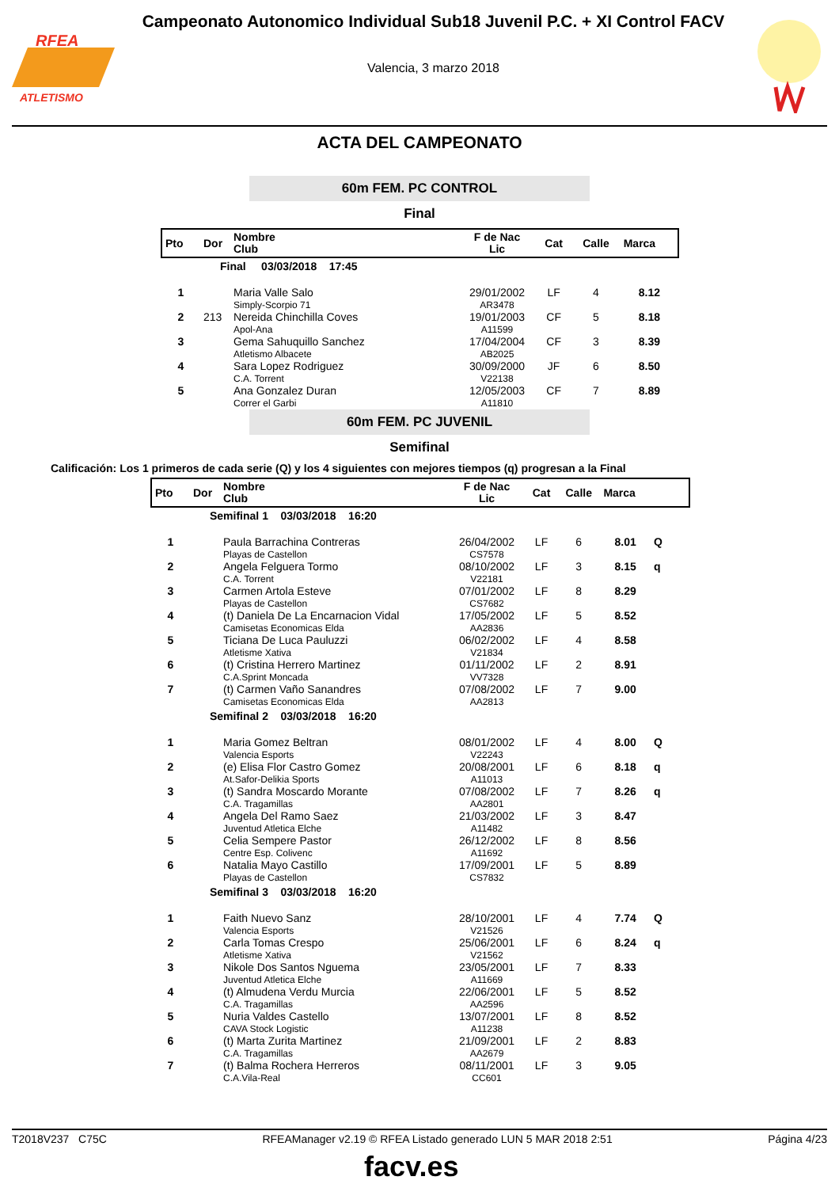ATLETISMO
RFEA
Campeonato Autonomico Individual Sub18 Juvenil P.C. + XI Control FACV
Valencia, 3 marzo 2018
ACTA DEL CAMPEONATO
60m FEM. PC CONTROL
Final
| Pto | Dor | Nombre Club | F de Nac Lic | Cat | Calle | Marca |
| --- | --- | --- | --- | --- | --- | --- |
| | Final 03/03/2018 17:45 | | | | | |
| 1 | | Maria Valle Salo Simply-Scorpio 71 | 29/01/2002 AR3478 | LF | 4 | 8.12 |
| 2 | 213 | Nereida Chinchilla Coves Apol-Ana | 19/01/2003 A11599 | CF | 5 | 8.18 |
| 3 | | Gema Sahuquillo Sanchez Atletismo Albacete | 17/04/2004 AB2025 | CF | 3 | 8.39 |
| 4 | | Sara Lopez Rodriguez C.A. Torrent | 30/09/2000 V22138 | JF | 6 | 8.50 |
| 5 | | Ana Gonzalez Duran Correr el Garbi | 12/05/2003 A11810 | CF | 7 | 8.89 |
60m FEM. PC JUVENIL
Semifinal
Calificación: Los 1 primeros de cada serie (Q) y los 4 siguientes con mejores tiempos (q) progresan a la Final
| Pto | Dor | Nombre Club | F de Nac Lic | Cat | Calle | Marca | |
| --- | --- | --- | --- | --- | --- | --- | --- |
| | Semifinal 1 03/03/2018 16:20 | | | | | | |
| 1 | | Paula Barrachina Contreras Playas de Castellon | 26/04/2002 CS7578 | LF | 6 | 8.01 | Q |
| 2 | | Angela Felguera Tormo C.A. Torrent | 08/10/2002 V22181 | LF | 3 | 8.15 | q |
| 3 | | Carmen Artola Esteve Playas de Castellon | 07/01/2002 CS7682 | LF | 8 | 8.29 | |
| 4 | | (t) Daniela De La Encarnacion Vidal Camisetas Economicas Elda | 17/05/2002 AA2836 | LF | 5 | 8.52 | |
| 5 | | Ticiana De Luca Pauluzzi Atletisme Xativa | 06/02/2002 V21834 | LF | 4 | 8.58 | |
| 6 | | (t) Cristina Herrero Martinez C.A.Sprint Moncada | 01/11/2002 VV7328 | LF | 2 | 8.91 | |
| 7 | | (t) Carmen Vaño Sanandres Camisetas Economicas Elda | 07/08/2002 AA2813 | LF | 7 | 9.00 | |
| | Semifinal 2 03/03/2018 16:20 | | | | | | |
| 1 | | Maria Gomez Beltran Valencia Esports | 08/01/2002 V22243 | LF | 4 | 8.00 | Q |
| 2 | | (e) Elisa Flor Castro Gomez At.Safor-Delikia Sports | 20/08/2001 A11013 | LF | 6 | 8.18 | q |
| 3 | | (t) Sandra Moscardo Morante C.A. Tragamillas | 07/08/2002 AA2801 | LF | 7 | 8.26 | q |
| 4 | | Angela Del Ramo Saez Juventud Atletica Elche | 21/03/2002 A11482 | LF | 3 | 8.47 | |
| 5 | | Celia Sempere Pastor Centre Esp. Colivenc | 26/12/2002 A11692 | LF | 8 | 8.56 | |
| 6 | | Natalia Mayo Castillo Playas de Castellon | 17/09/2001 CS7832 | LF | 5 | 8.89 | |
| | Semifinal 3 03/03/2018 16:20 | | | | | | |
| 1 | | Faith Nuevo Sanz Valencia Esports | 28/10/2001 V21526 | LF | 4 | 7.74 | Q |
| 2 | | Carla Tomas Crespo Atletisme Xativa | 25/06/2001 V21562 | LF | 6 | 8.24 | q |
| 3 | | Nikole Dos Santos Nguema Juventud Atletica Elche | 23/05/2001 A11669 | LF | 7 | 8.33 | |
| 4 | | (t) Almudena Verdu Murcia C.A. Tragamillas | 22/06/2001 AA2596 | LF | 5 | 8.52 | |
| 5 | | Nuria Valdes Castello CAVA Stock Logistic | 13/07/2001 A11238 | LF | 8 | 8.52 | |
| 6 | | (t) Marta Zurita Martinez C.A. Tragamillas | 21/09/2001 AA2679 | LF | 2 | 8.83 | |
| 7 | | (t) Balma Rochera Herreros C.A.Vila-Real | 08/11/2001 CC601 | LF | 3 | 9.05 | |
T2018V237 C75C RFEAManager v2.19 © RFEA Listado generado LUN 5 MAR 2018 2:51 Página 4/23
facv.es